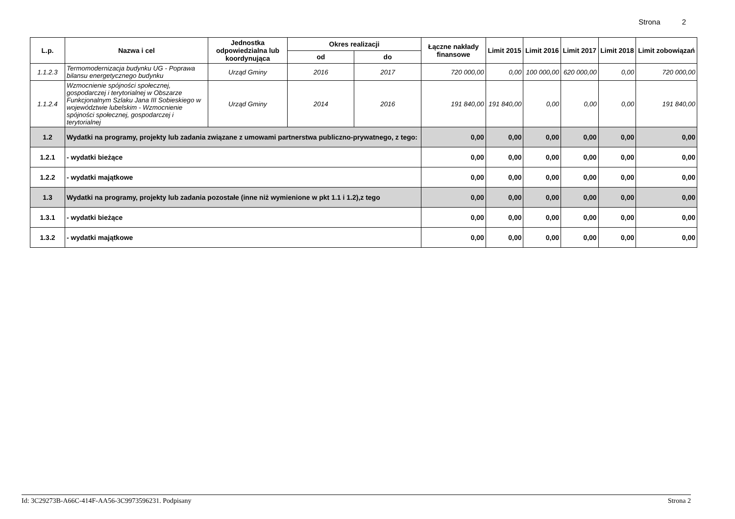Strona 2
| L.p. | Nazwa i cel | Jednostka odpowiedzialna lub koordynująca | Okres realizacji | | Łączne nakłady finansowe | Limit 2015 | Limit 2016 | Limit 2017 | Limit 2018 | Limit zobowiązań |
| --- | --- | --- | --- | --- | --- | --- | --- | --- | --- | --- |
| | | | od | do | | | | | | |
| 1.1.2.3 | Termomodernizacja budynku UG - Poprawa bilansu energetycznego budynku | Urząd Gminy | 2016 | 2017 | 720 000,00 | 0,00 | 100 000,00 | 620 000,00 | 0,00 | 720 000,00 |
| 1.1.2.4 | Wzmocnienie spójności społecznej, gospodarczej i terytorialnej w Obszarze Funkcjonalnym Szlaku Jana III Sobieskiego w województwie lubelskim - Wzmocnienie spójności społecznej, gospodarczej i terytorialnej | Urząd Gminy | 2014 | 2016 | 191 840,00 | 191 840,00 | 0,00 | 0,00 | 0,00 | 191 840,00 |
| 1.2 | Wydatki na programy, projekty lub zadania związane z umowami partnerstwa publiczno-prywatnego, z tego: | | | | 0,00 | 0,00 | 0,00 | 0,00 | 0,00 | 0,00 |
| 1.2.1 | - wydatki bieżące | | | | 0,00 | 0,00 | 0,00 | 0,00 | 0,00 | 0,00 |
| 1.2.2 | - wydatki majątkowe | | | | 0,00 | 0,00 | 0,00 | 0,00 | 0,00 | 0,00 |
| 1.3 | Wydatki na programy, projekty lub zadania pozostałe (inne niż wymienione w pkt 1.1 i 1.2),z tego | | | | 0,00 | 0,00 | 0,00 | 0,00 | 0,00 | 0,00 |
| 1.3.1 | - wydatki bieżące | | | | 0,00 | 0,00 | 0,00 | 0,00 | 0,00 | 0,00 |
| 1.3.2 | - wydatki majątkowe | | | | 0,00 | 0,00 | 0,00 | 0,00 | 0,00 | 0,00 |
Id: 3C29273B-A66C-414F-AA56-3C9973596231. Podpisany Strona 2